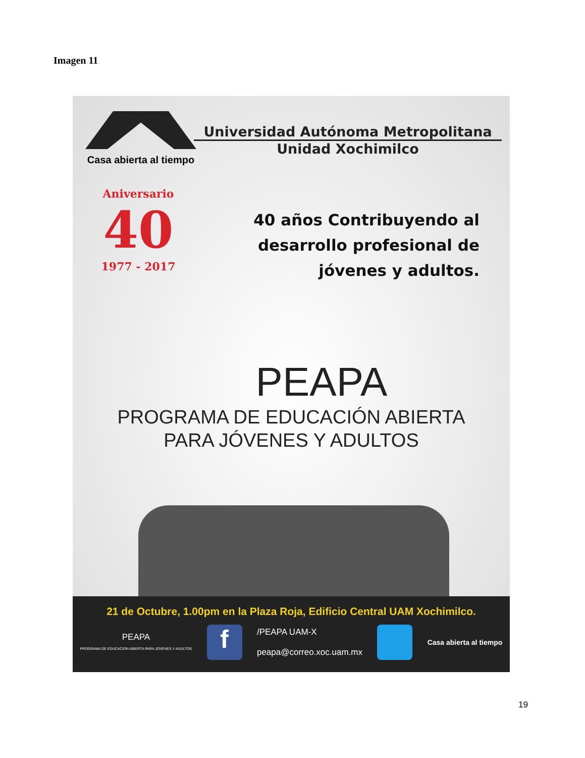Imagen 11
Casa abierta al tiempo
Universidad Autónoma Metropolitana
Unidad Xochimilco
Aniversario
40
1977 - 2017
40 años Contribuyendo al
desarrollo profesional de
jóvenes y adultos.
PEAPA
PROGRAMA DE EDUCACIÓN ABIERTA
PARA JÓVENES Y ADULTOS
21 de Octubre, 1.00pm en la Plaza Roja, Edificio Central UAM Xochimilco.
PEAPA
PROGRAMA DE EDUCACION ABIERTA PARA JOVENES Y ADULTOS
f
/PEAPA UAM-X
peapa@correo.xoc.uam.mx
Casa abierta al tiempo
19